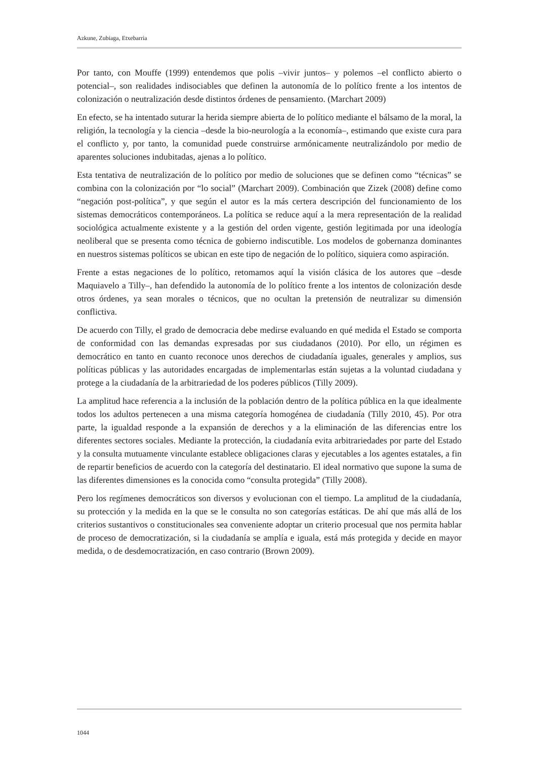Azkune, Zubiaga, Etxebarria
Por tanto, con Mouffe (1999) entendemos que polis –vivir juntos– y polemos –el conflicto abierto o potencial–, son realidades indisociables que definen la autonomía de lo político frente a los intentos de colonización o neutralización desde distintos órdenes de pensamiento. (Marchart 2009)
En efecto, se ha intentado suturar la herida siempre abierta de lo político mediante el bálsamo de la moral, la religión, la tecnología y la ciencia –desde la bio-neurología a la economía–, estimando que existe cura para el conflicto y, por tanto, la comunidad puede construirse armónicamente neutralizándolo por medio de aparentes soluciones indubitadas, ajenas a lo político.
Esta tentativa de neutralización de lo político por medio de soluciones que se definen como “técnicas” se combina con la colonización por “lo social” (Marchart 2009). Combinación que Zizek (2008) define como “negación post-política”, y que según el autor es la más certera descripción del funcionamiento de los sistemas democráticos contemporáneos. La política se reduce aquí a la mera representación de la realidad sociológica actualmente existente y a la gestión del orden vigente, gestión legitimada por una ideología neoliberal que se presenta como técnica de gobierno indiscutible. Los modelos de gobernanza dominantes en nuestros sistemas políticos se ubican en este tipo de negación de lo político, siquiera como aspiración.
Frente a estas negaciones de lo político, retomamos aquí la visión clásica de los autores que –desde Maquiavelo a Tilly–, han defendido la autonomía de lo político frente a los intentos de colonización desde otros órdenes, ya sean morales o técnicos, que no ocultan la pretensión de neutralizar su dimensión conflictiva.
De acuerdo con Tilly, el grado de democracia debe medirse evaluando en qué medida el Estado se comporta de conformidad con las demandas expresadas por sus ciudadanos (2010). Por ello, un régimen es democrático en tanto en cuanto reconoce unos derechos de ciudadanía iguales, generales y amplios, sus políticas públicas y las autoridades encargadas de implementarlas están sujetas a la voluntad ciudadana y protege a la ciudadanía de la arbitrariedad de los poderes públicos (Tilly 2009).
La amplitud hace referencia a la inclusión de la población dentro de la política pública en la que idealmente todos los adultos pertenecen a una misma categoría homogénea de ciudadanía (Tilly 2010, 45). Por otra parte, la igualdad responde a la expansión de derechos y a la eliminación de las diferencias entre los diferentes sectores sociales. Mediante la protección, la ciudadanía evita arbitrariedades por parte del Estado y la consulta mutuamente vinculante establece obligaciones claras y ejecutables a los agentes estatales, a fin de repartir beneficios de acuerdo con la categoría del destinatario. El ideal normativo que supone la suma de las diferentes dimensiones es la conocida como “consulta protegida” (Tilly 2008).
Pero los regímenes democráticos son diversos y evolucionan con el tiempo. La amplitud de la ciudadanía, su protección y la medida en la que se le consulta no son categorías estáticas. De ahí que más allá de los criterios sustantivos o constitucionales sea conveniente adoptar un criterio procesual que nos permita hablar de proceso de democratización, si la ciudadanía se amplía e iguala, está más protegida y decide en mayor medida, o de desdemocratización, en caso contrario (Brown 2009).
1044